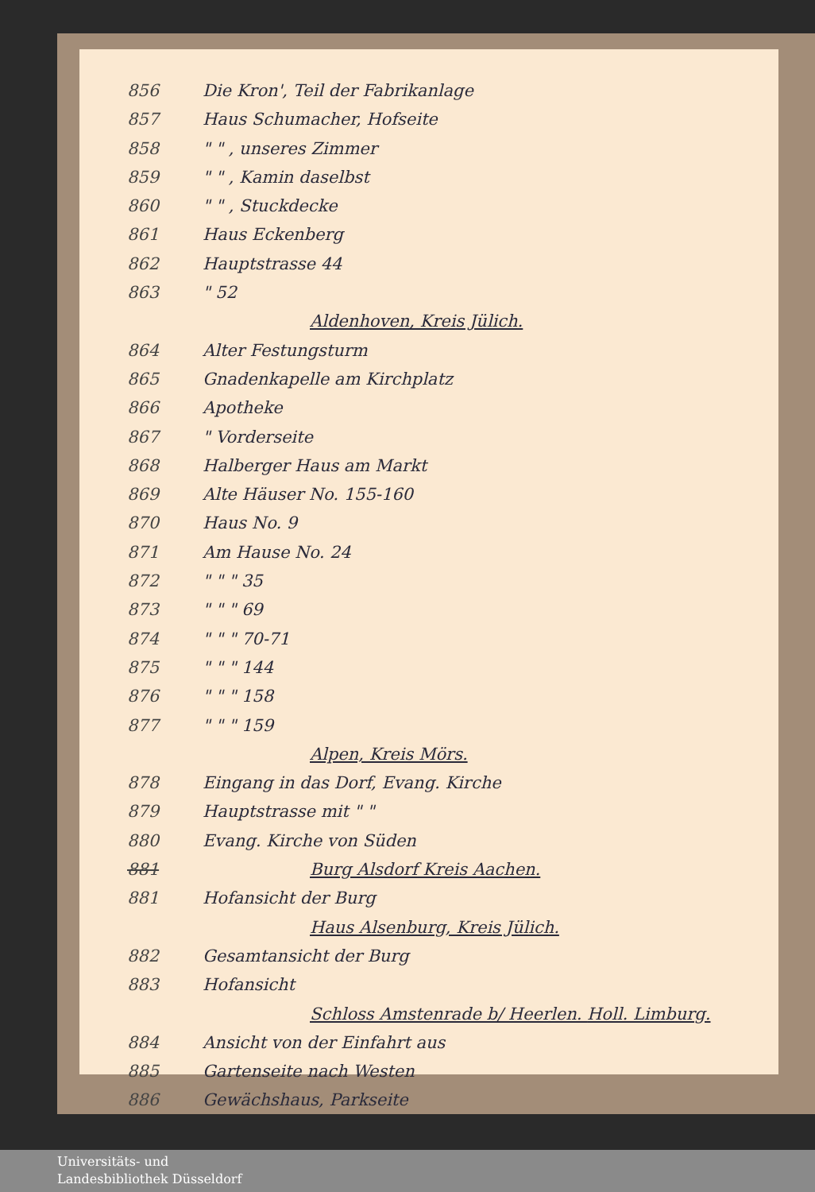856 Die Kron', Teil der Fabrikanlage
857 Haus Schumacher, Hofseite
858 " " , unseres Zimmer
859 " " , Kamin daselbst
860 " " , Stuckdecke
861 Haus Eckenberg
862 Hauptstrasse 44
863 " 52
Aldenhoven, Kreis Jülich.
864 Alter Festungsturm
865 Gnadenkapelle am Kirchplatz
866 Apotheke
867 " Vorderseite
868 Halberger Haus am Markt
869 Alte Häuser No. 155-160
870 Haus No. 9
871 Am Hause No. 24
872 " " " 35
873 " " " 69
874 " " " 70-71
875 " " " 144
876 " " " 158
877 " " " 159
Alpen, Kreis Mörs.
878 Eingang in das Dorf, Evang. Kirche
879 Hauptstrasse mit " "
880 Evang. Kirche von Süden
881 Burg Alsdorf Kreis Aachen.
881 Hofansicht der Burg
Haus Alsenburg, Kreis Jülich.
882 Gesamtansicht der Burg
883 Hofansicht
Schloss Amstenrade b/ Heerlen. Holl. Limburg.
884 Ansicht von der Einfahrt aus
885 Gartenseite nach Westen
886 Gewächshaus, Parkseite
Universitäts- und
Landesbibliothek Düsseldorf